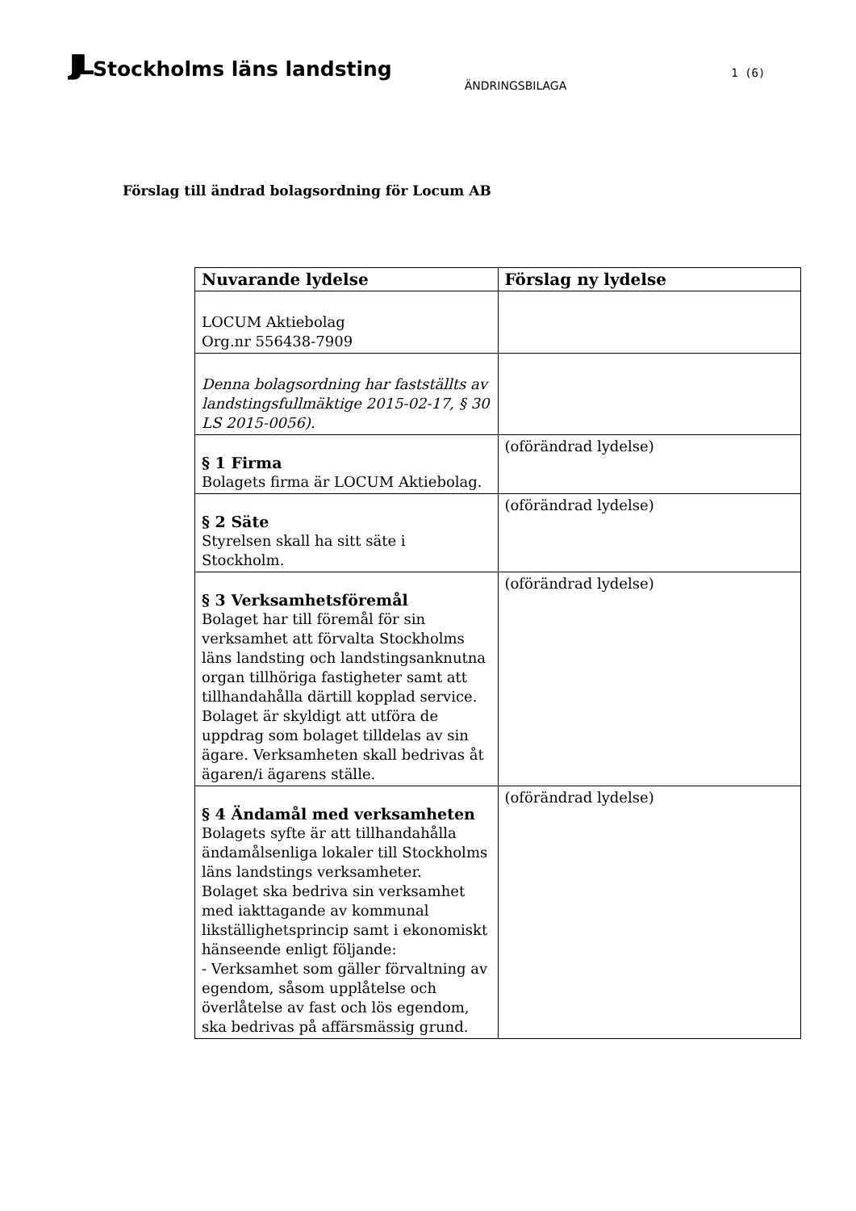JJL Stockholms läns landsting
ÄNDRINGSBILAGA
1 (6)
Förslag till ändrad bolagsordning för Locum AB
| Nuvarande lydelse | Förslag ny lydelse |
| --- | --- |
| LOCUM Aktiebolag Org.nr 556438-7909 | |
| Denna bolagsordning har fastställts av landstingsfullmäktige 2015-02-17, § 30 LS 2015-0056). | |
| § 1 Firma Bolagets firma är LOCUM Aktiebolag. | (oförändrad lydelse) |
| § 2 Säte Styrelsen skall ha sitt säte i Stockholm. | (oförändrad lydelse) |
| § 3 Verksamhetsföremål Bolaget har till föremål för sin verksamhet att förvalta Stockholms läns landsting och landstingsanknutna organ tillhöriga fastigheter samt att tillhandahålla därtill kopplad service. Bolaget är skyldigt att utföra de uppdrag som bolaget tilldelas av sin ägare. Verksamheten skall bedrivas åt ägaren/i ägarens ställe. | (oförändrad lydelse) |
| § 4 Ändamål med verksamheten Bolagets syfte är att tillhandahålla ändamålsenliga lokaler till Stockholms läns landstings verksamheter. Bolaget ska bedriva sin verksamhet med iakttagande av kommunal likställighetsprincip samt i ekonomiskt hänseende enligt följande: - Verksamhet som gäller förvaltning av egendom, såsom upplåtelse och överlåtelse av fast och lös egendom, ska bedrivas på affärsmässig grund. | (oförändrad lydelse) |